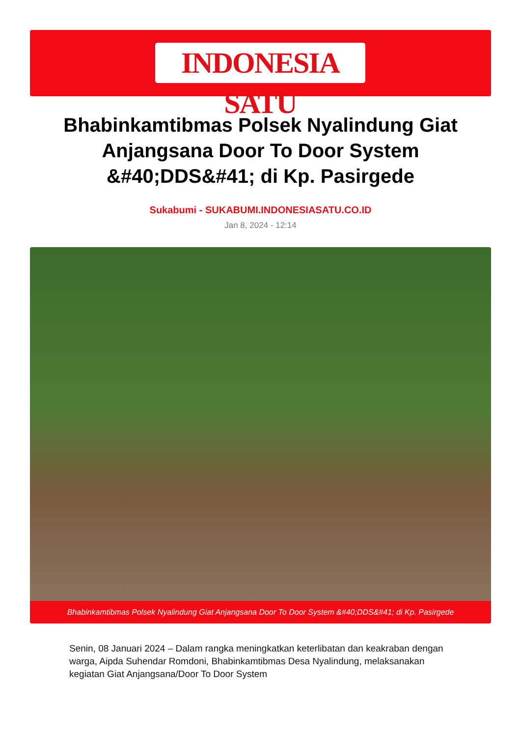INDONESIA SATU
Bhabinkamtibmas Polsek Nyalindung Giat Anjangsana Door To Door System &#40;DDS&#41; di Kp. Pasirgede
Sukabumi - SUKABUMI.INDONESIASATU.CO.ID
Jan 8, 2024 - 12:14
Bhabinkamtibmas Polsek Nyalindung Giat Anjangsana Door To Door System &#40;DDS&#41; di Kp. Pasirgede
Senin, 08 Januari 2024 – Dalam rangka meningkatkan keterlibatan dan keakraban dengan warga, Aipda Suhendar Romdoni, Bhabinkamtibmas Desa Nyalindung, melaksanakan kegiatan Giat Anjangsana/Door To Door System